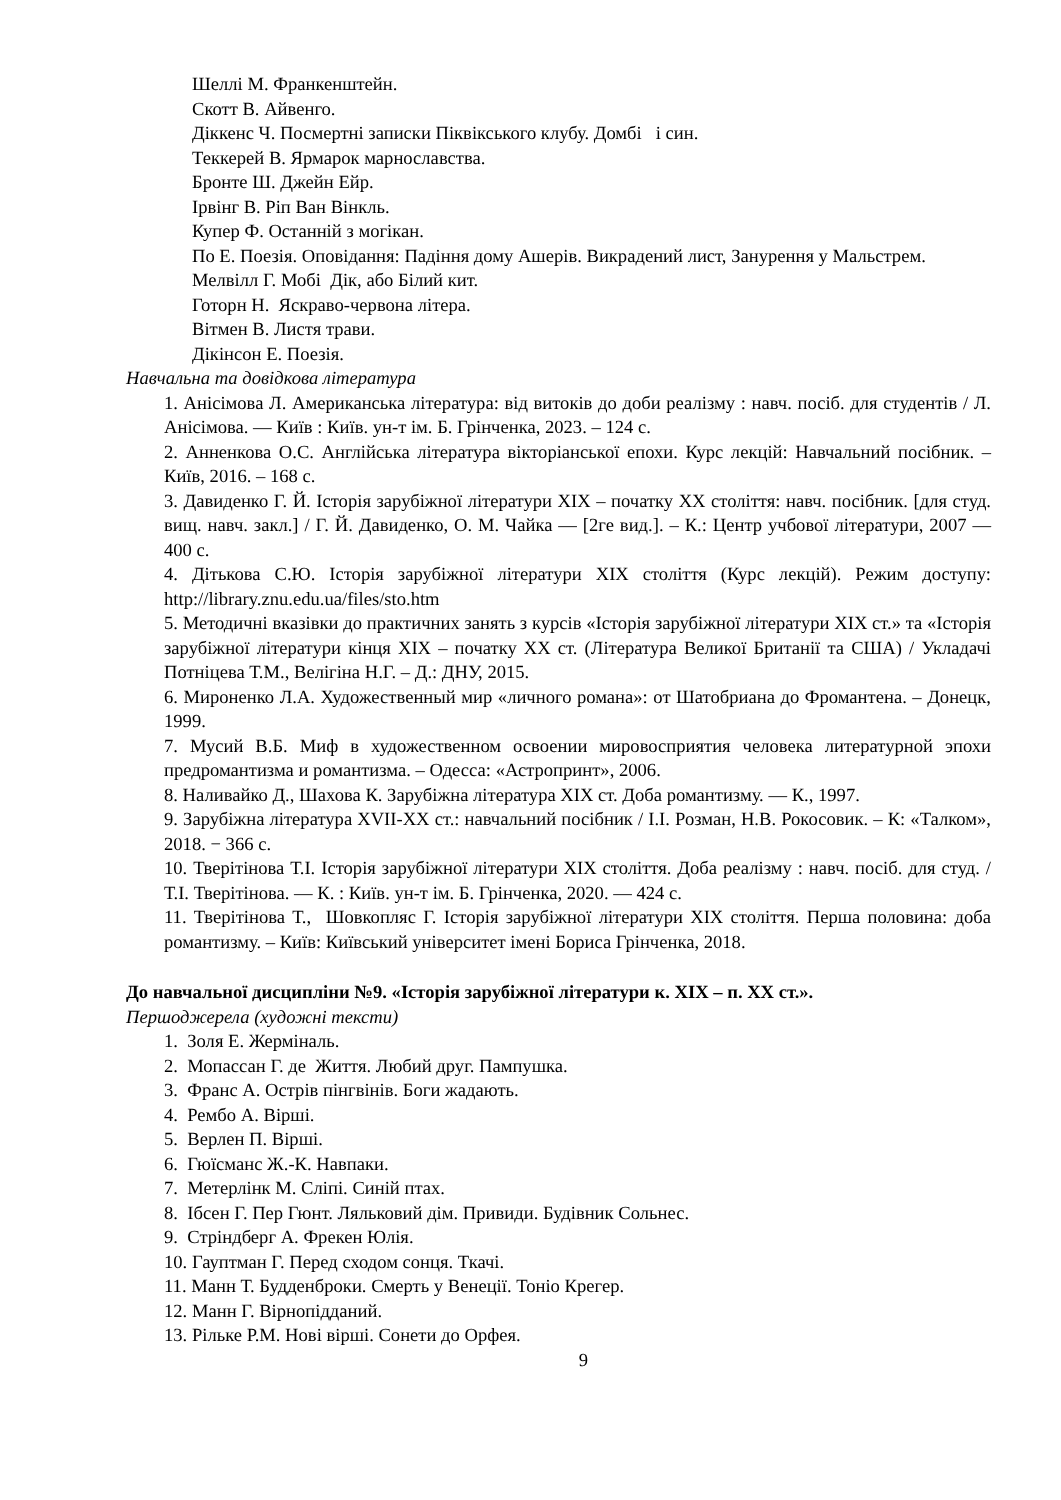Шеллі М. Франкенштейн.
Скотт В. Айвенго.
Діккенс Ч. Посмертні записки Піквікського клубу. Домбі і син.
Теккерей В. Ярмарок марнославства.
Бронте Ш. Джейн Ейр.
Ірвінг В. Ріп Ван Вінкль.
Купер Ф. Останній з могікан.
По Е. Поезія. Оповідання: Падіння дому Ашерів. Викрадений лист, Занурення у Мальстрем.
Мелвілл Г. Мобі Дік, або Білий кит.
Готорн Н. Яскраво-червона літера.
Вітмен В. Листя трави.
Дікінсон Е. Поезія.
Навчальна та довідкова література
1. Анісімова Л. Американська література: від витоків до доби реалізму : навч. посіб. для студентів / Л. Анісімова. — Київ : Київ. ун-т ім. Б. Грінченка, 2023. – 124 с.
2. Анненкова О.С. Англійська література вікторіанської епохи. Курс лекцій: Навчальний посібник. – Київ, 2016. – 168 с.
3. Давиденко Г. Й. Історія зарубіжної літератури ХІХ – початку ХХ століття: навч. посібник. [для студ. вищ. навч. закл.] / Г. Й. Давиденко, О. М. Чайка — [2ге вид.]. – К.: Центр учбової літератури, 2007 — 400 с.
4. Дітькова С.Ю. Історія зарубіжної літератури ХІХ століття (Курс лекцій). Режим доступу: http://library.znu.edu.ua/files/sto.htm
5. Методичні вказівки до практичних занять з курсів «Історія зарубіжної літератури ХІХ ст.» та «Історія зарубіжної літератури кінця ХІХ – початку ХХ ст. (Література Великої Британії та США) / Укладачі Потніцева Т.М., Велігіна Н.Г. – Д.: ДНУ, 2015.
6. Мироненко Л.А. Художественный мир «личного романа»: от Шатобриана до Фромантена. – Донецк, 1999.
7. Мусий В.Б. Миф в художественном освоении мировосприятия человека литературной эпохи предромантизма и романтизма. – Одесса: «Астропринт», 2006.
8. Наливайко Д., Шахова К. Зарубіжна література XIX ст. Доба романтизму. — К., 1997.
9. Зарубіжна література XVII-XX ст.: навчальний посібник / І.І. Розман, Н.В. Рокосовик. – К: «Талком», 2018. − 366 с.
10. Тверітінова Т.І. Історія зарубіжної літератури XIX століття. Доба реалізму : навч. посіб. для студ. / Т.І. Тверітінова. — К. : Київ. ун-т ім. Б. Грінченка, 2020. — 424 с.
11. Тверітінова Т., Шовкопляс Г. Історія зарубіжної літератури XIX століття. Перша половина: доба романтизму. – Київ: Київський університет імені Бориса Грінченка, 2018.
До навчальної дисципліни №9. «Історія зарубіжної літератури к. ХІХ – п. ХХ ст.».
Першоджерела (художні тексти)
1. Золя Е. Жерміналь.
2. Мопассан Г. де Життя. Любий друг. Пампушка.
3. Франс А. Острів пінгвінів. Боги жадають.
4. Рембо А. Вірші.
5. Верлен П. Вірші.
6. Гюїсманс Ж.-К. Навпаки.
7. Метерлінк М. Сліпі. Синій птах.
8. Ібсен Г. Пер Гюнт. Ляльковий дім. Привиди. Будівник Сольнес.
9. Стріндберг А. Фрекен Юлія.
10. Гауптман Г. Перед сходом сонця. Ткачі.
11. Манн Т. Будденброки. Смерть у Венеції. Тоніо Крегер.
12. Манн Г. Вірнопідданий.
13. Рільке Р.М. Нові вірші. Сонети до Орфея.
9